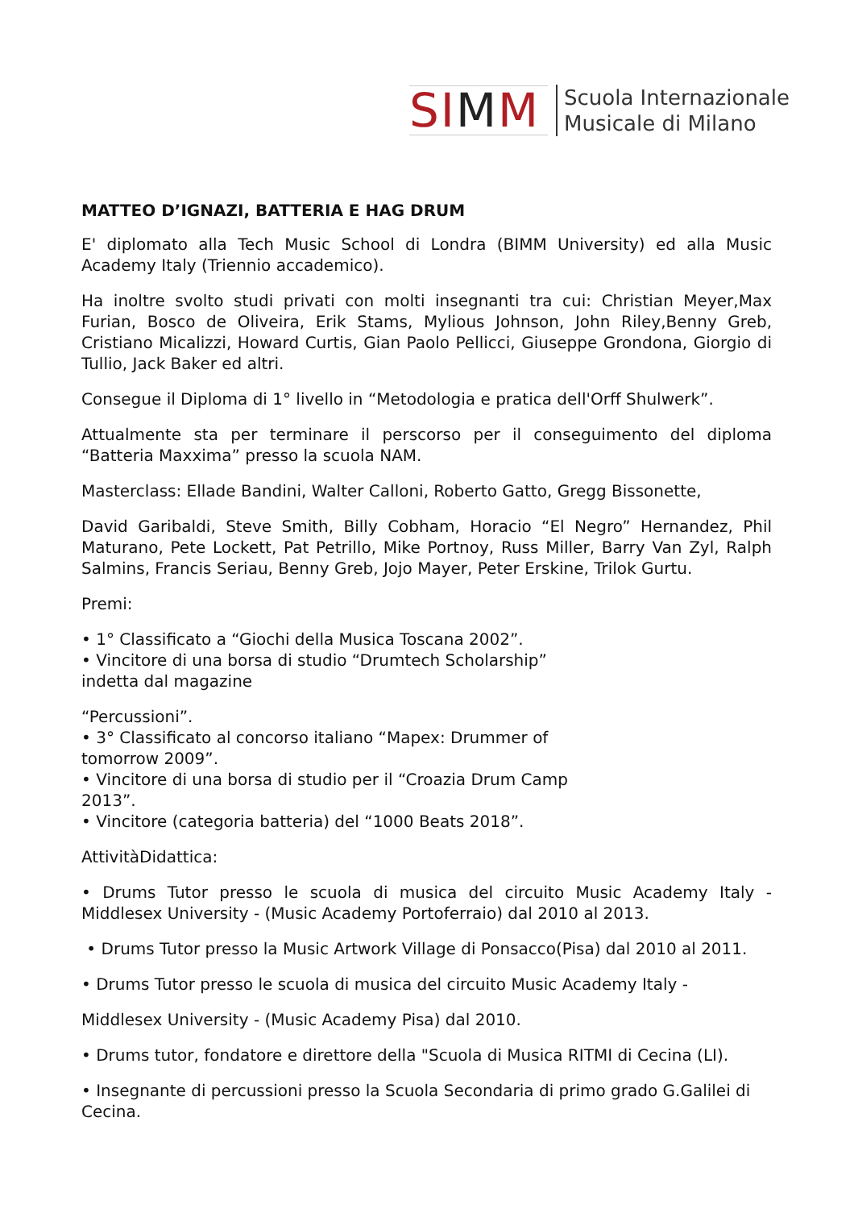SIMM
Scuola Internazionale
Musicale di Milano
MATTEO D’IGNAZI, BATTERIA E HAG DRUM
E' diplomato alla Tech Music School di Londra (BIMM University) ed alla Music Academy Italy (Triennio accademico).
Ha inoltre svolto studi privati con molti insegnanti tra cui: Christian Meyer,Max Furian, Bosco de Oliveira, Erik Stams, Mylious Johnson, John Riley,Benny Greb, Cristiano Micalizzi, Howard Curtis, Gian Paolo Pellicci, Giuseppe Grondona, Giorgio di Tullio, Jack Baker ed altri.
Consegue il Diploma di 1° livello in “Metodologia e pratica dell'Orff Shulwerk”.
Attualmente sta per terminare il perscorso per il conseguimento del diploma “Batteria Maxxima” presso la scuola NAM.
Masterclass: Ellade Bandini, Walter Calloni, Roberto Gatto, Gregg Bissonette,
David Garibaldi, Steve Smith, Billy Cobham, Horacio “El Negro” Hernandez, Phil Maturano, Pete Lockett, Pat Petrillo, Mike Portnoy, Russ Miller, Barry Van Zyl, Ralph Salmins, Francis Seriau, Benny Greb, Jojo Mayer, Peter Erskine, Trilok Gurtu.
Premi:
• 1° Classificato a “Giochi della Musica Toscana 2002”.
• Vincitore di una borsa di studio “Drumtech Scholarship”
indetta dal magazine
“Percussioni”.
• 3° Classificato al concorso italiano “Mapex: Drummer of
tomorrow 2009”.
• Vincitore di una borsa di studio per il “Croazia Drum Camp
2013”.
• Vincitore (categoria batteria) del “1000 Beats 2018”.
AttivitàDidattica:
• Drums Tutor presso le scuola di musica del circuito Music Academy Italy - Middlesex University - (Music Academy Portoferraio) dal 2010 al 2013.
• Drums Tutor presso la Music Artwork Village di Ponsacco(Pisa) dal 2010 al 2011.
• Drums Tutor presso le scuola di musica del circuito Music Academy Italy -
Middlesex University - (Music Academy Pisa) dal 2010.
• Drums tutor, fondatore e direttore della "Scuola di Musica RITMI di Cecina (LI).
• Insegnante di percussioni presso la Scuola Secondaria di primo grado G.Galilei di Cecina.